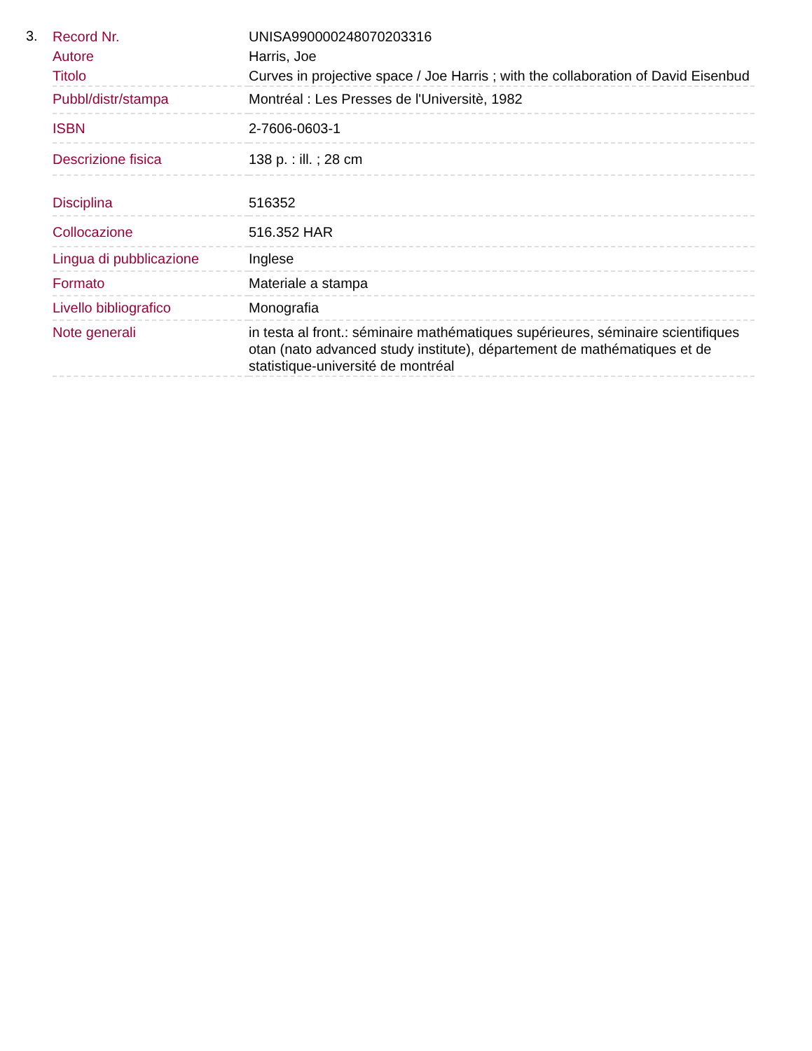3.
| Record Nr. | UNISA990000248070203316 |
| Autore | Harris, Joe |
| Titolo | Curves in projective space / Joe Harris ; with the collaboration of David Eisenbud |
| Pubbl/distr/stampa | Montréal : Les Presses de l'Universitè, 1982 |
| ISBN | 2-7606-0603-1 |
| Descrizione fisica | 138 p. : ill. ; 28 cm |
| Disciplina | 516352 |
| Collocazione | 516.352 HAR |
| Lingua di pubblicazione | Inglese |
| Formato | Materiale a stampa |
| Livello bibliografico | Monografia |
| Note generali | in testa al front.: séminaire mathématiques supérieures, séminaire scientifiques otan (nato advanced study institute), département de mathématiques et de statistique-université de montréal |